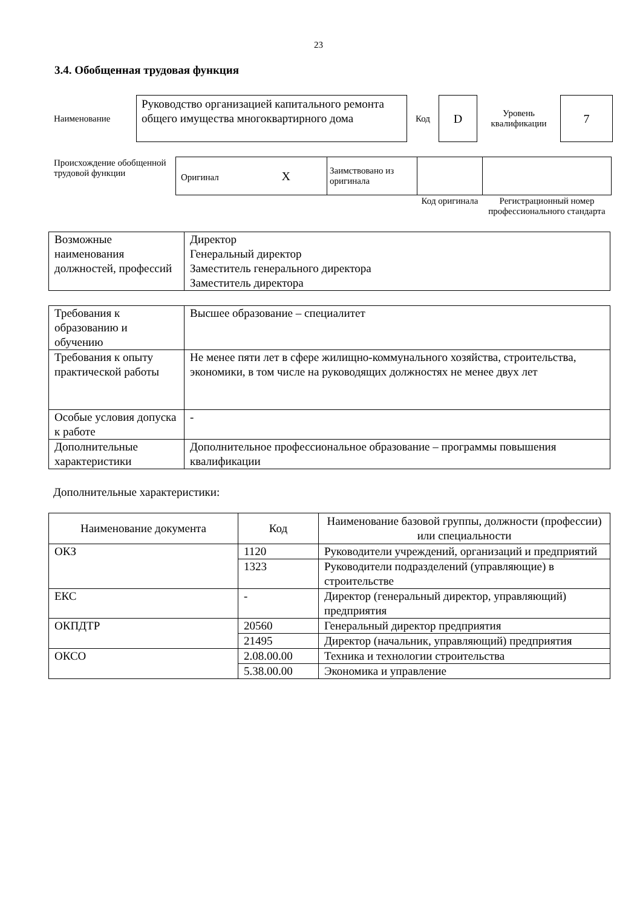23
3.4. Обобщенная трудовая функция
| Наименование | Руководство организацией капитального ремонта общего имущества многоквартирного дома | Код | D | Уровень квалификации | 7 |
| Происхождение обобщенной трудовой функции | Оригинал X | Заимствовано из оригинала | | |
| | | | Код оригинала | Регистрационный номер профессионального стандарта |
| Возможные наименования должностей, профессий | Директор Генеральный директор Заместитель генерального директора Заместитель директора |
| Требования к образованию и обучению | Высшее образование – специалитет |
| Требования к опыту практической работы | Не менее пяти лет в сфере жилищно-коммунального хозяйства, строительства, экономики, в том числе на руководящих должностях не менее двух лет |
| Особые условия допуска к работе | - |
| Дополнительные характеристики | Дополнительное профессиональное образование – программы повышения квалификации |
Дополнительные характеристики:
| Наименование документа | Код | Наименование базовой группы, должности (профессии) или специальности |
| --- | --- | --- |
| ОКЗ | 1120 | Руководители учреждений, организаций и предприятий |
| | 1323 | Руководители подразделений (управляющие) в строительстве |
| ЕКС | - | Директор (генеральный директор, управляющий) предприятия |
| ОКПДТР | 20560 | Генеральный директор предприятия |
| | 21495 | Директор (начальник, управляющий) предприятия |
| ОКСО | 2.08.00.00 | Техника и технологии строительства |
| | 5.38.00.00 | Экономика и управление |